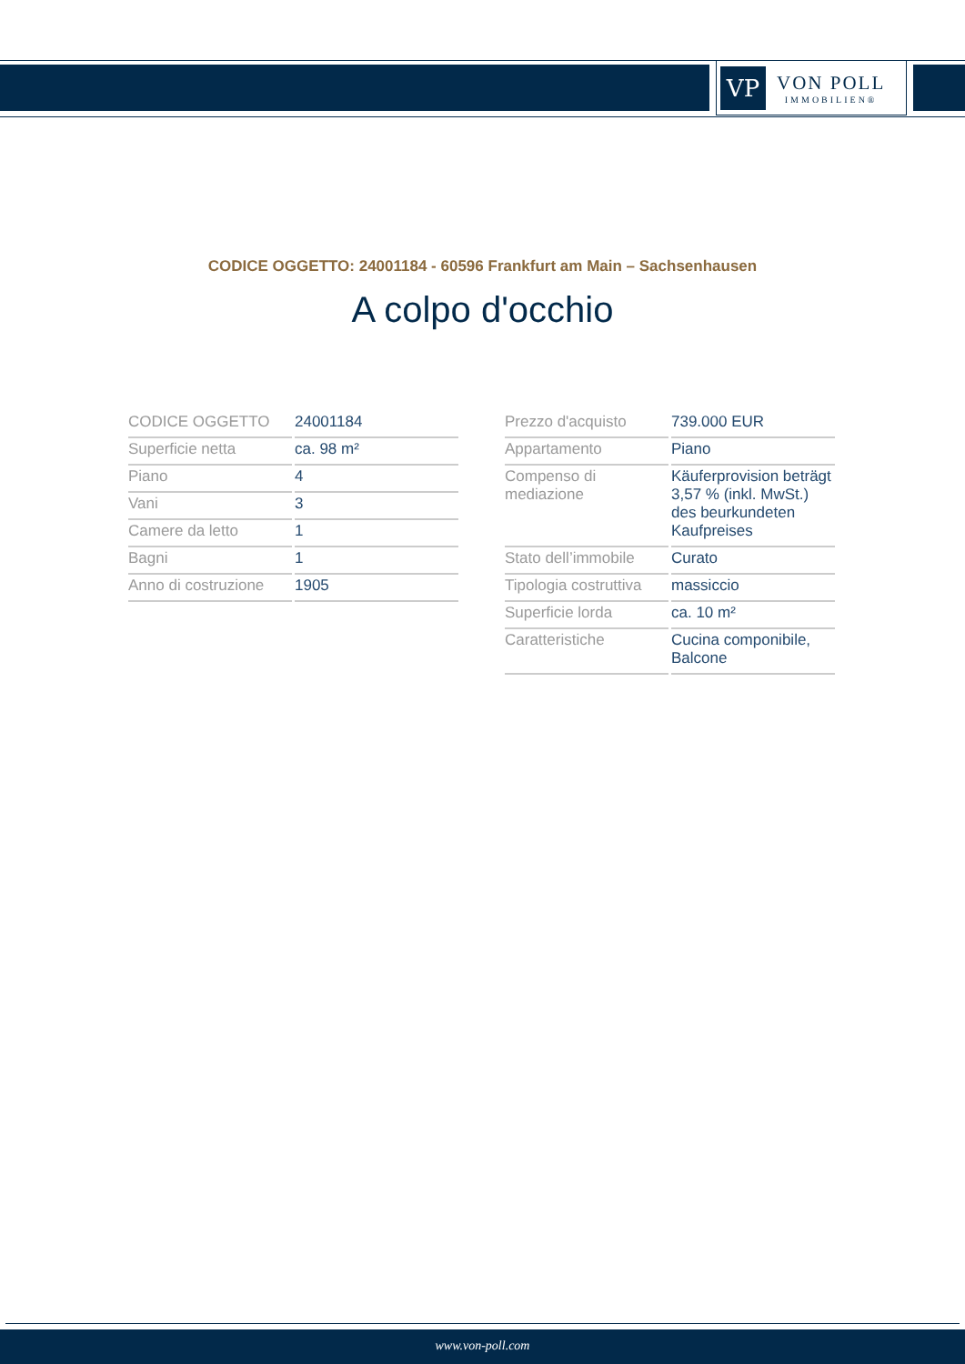VP
VON POLL
IMMOBILIEN®
CODICE OGGETTO: 24001184 - 60596 Frankfurt am Main – Sachsenhausen
A colpo d'occhio
| CODICE OGGETTO | 24001184 |
| Superficie netta | ca. 98 m² |
| Piano | 4 |
| Vani | 3 |
| Camere da letto | 1 |
| Bagni | 1 |
| Anno di costruzione | 1905 |
| Prezzo d'acquisto | 739.000 EUR |
| Appartamento | Piano |
| Compenso di mediazione | Käuferprovision beträgt 3,57 % (inkl. MwSt.) des beurkundeten Kaufpreises |
| Stato dell’immobile | Curato |
| Tipologia costruttiva | massiccio |
| Superficie lorda | ca. 10 m² |
| Caratteristiche | Cucina componibile, Balcone |
www.von-poll.com